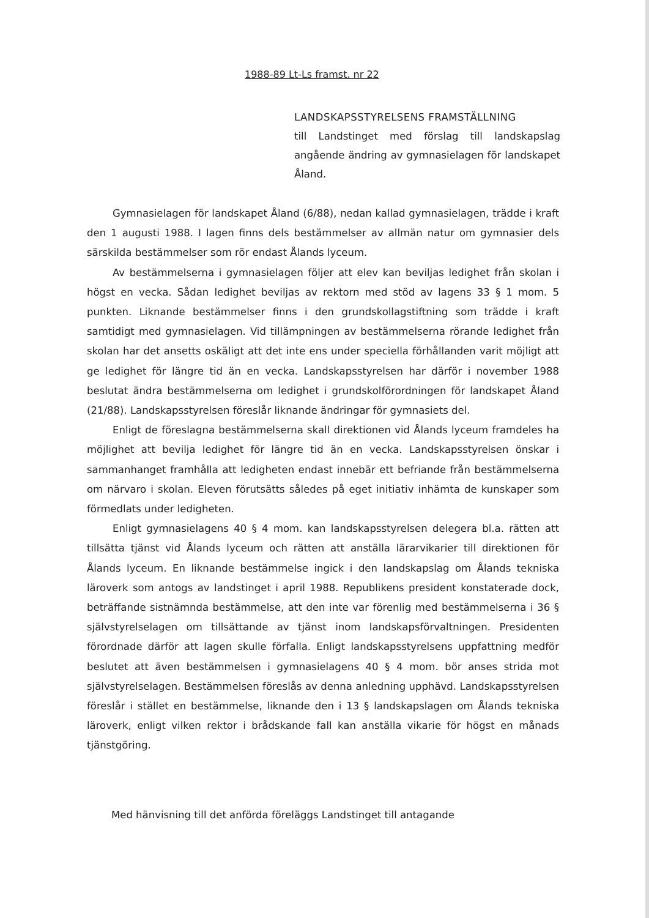1988-89 Lt-Ls framst. nr 22
LANDSKAPSSTYRELSENS FRAMSTÄLLNING
till Landstinget med förslag till landskapslag angående ändring av gymnasielagen för landskapet Åland.
Gymnasielagen för landskapet Åland (6/88), nedan kallad gymnasielagen, trädde i kraft den 1 augusti 1988. I lagen finns dels bestämmelser av allmän natur om gymnasier dels särskilda bestämmelser som rör endast Ålands lyceum.
Av bestämmelserna i gymnasielagen följer att elev kan beviljas ledighet från skolan i högst en vecka. Sådan ledighet beviljas av rektorn med stöd av lagens 33 § 1 mom. 5 punkten. Liknande bestämmelser finns i den grundskollagstiftning som trädde i kraft samtidigt med gymnasielagen. Vid tillämpningen av bestämmelserna rörande ledighet från skolan har det ansetts oskäligt att det inte ens under speciella förhållanden varit möjligt att ge ledighet för längre tid än en vecka. Landskapsstyrelsen har därför i november 1988 beslutat ändra bestämmelserna om ledighet i grundskolförordningen för landskapet Åland (21/88). Landskapsstyrelsen föreslår liknande ändringar för gymnasiets del.
Enligt de föreslagna bestämmelserna skall direktionen vid Ålands lyceum framdeles ha möjlighet att bevilja ledighet för längre tid än en vecka. Landskapsstyrelsen önskar i sammanhanget framhålla att ledigheten endast innebär ett befriande från bestämmelserna om närvaro i skolan. Eleven förutsätts således på eget initiativ inhämta de kunskaper som förmedlats under ledigheten.
Enligt gymnasielagens 40 § 4 mom. kan landskapsstyrelsen delegera bl.a. rätten att tillsätta tjänst vid Ålands lyceum och rätten att anställa lärarvikarier till direktionen för Ålands lyceum. En liknande bestämmelse ingick i den landskapslag om Ålands tekniska läroverk som antogs av landstinget i april 1988. Republikens president konstaterade dock, beträffande sistnämnda bestämmelse, att den inte var förenlig med bestämmelserna i 36 § självstyrelselagen om tillsättande av tjänst inom landskapsförvaltningen. Presidenten förordnade därför att lagen skulle förfalla. Enligt landskapsstyrelsens uppfattning medför beslutet att även bestämmelsen i gymnasielagens 40 § 4 mom. bör anses strida mot självstyrelselagen. Bestämmelsen föreslås av denna anledning upphävd. Landskapsstyrelsen föreslår i stället en bestämmelse, liknande den i 13 § landskapslagen om Ålands tekniska läroverk, enligt vilken rektor i brådskande fall kan anställa vikarie för högst en månads tjänstgöring.
Med hänvisning till det anförda föreläggs Landstinget till antagande